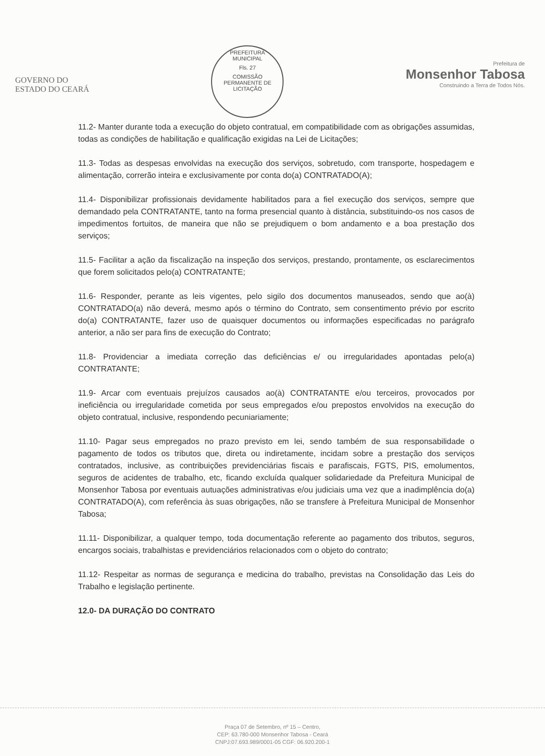GOVERNO DO
ESTADO DO CEARÁ
PREFEITURA MUNICIPAL
Fls. 27
COMISSÃO PERMANENTE DE LICITAÇÃO
Prefeitura de
Monsenhor Tabosa
Construindo a Terra de Todos Nós.
11.2- Manter durante toda a execução do objeto contratual, em compatibilidade com as obrigações assumidas, todas as condições de habilitação e qualificação exigidas na Lei de Licitações;
11.3- Todas as despesas envolvidas na execução dos serviços, sobretudo, com transporte, hospedagem e alimentação, correrão inteira e exclusivamente por conta do(a) CONTRATADO(A);
11.4- Disponibilizar profissionais devidamente habilitados para a fiel execução dos serviços, sempre que demandado pela CONTRATANTE, tanto na forma presencial quanto à distância, substituindo-os nos casos de impedimentos fortuitos, de maneira que não se prejudiquem o bom andamento e a boa prestação dos serviços;
11.5- Facilitar a ação da fiscalização na inspeção dos serviços, prestando, prontamente, os esclarecimentos que forem solicitados pelo(a) CONTRATANTE;
11.6- Responder, perante as leis vigentes, pelo sigilo dos documentos manuseados, sendo que ao(à) CONTRATADO(a) não deverá, mesmo após o término do Contrato, sem consentimento prévio por escrito do(a) CONTRATANTE, fazer uso de quaisquer documentos ou informações especificadas no parágrafo anterior, a não ser para fins de execução do Contrato;
11.8- Providenciar a imediata correção das deficiências e/ ou irregularidades apontadas pelo(a) CONTRATANTE;
11.9- Arcar com eventuais prejuízos causados ao(à) CONTRATANTE e/ou terceiros, provocados por ineficiência ou irregularidade cometida por seus empregados e/ou prepostos envolvidos na execução do objeto contratual, inclusive, respondendo pecuniariamente;
11.10- Pagar seus empregados no prazo previsto em lei, sendo também de sua responsabilidade o pagamento de todos os tributos que, direta ou indiretamente, incidam sobre a prestação dos serviços contratados, inclusive, as contribuições previdenciárias fiscais e parafiscais, FGTS, PIS, emolumentos, seguros de acidentes de trabalho, etc, ficando excluída qualquer solidariedade da Prefeitura Municipal de Monsenhor Tabosa por eventuais autuações administrativas e/ou judiciais uma vez que a inadimplência do(a) CONTRATADO(A), com referência às suas obrigações, não se transfere à Prefeitura Municipal de Monsenhor Tabosa;
11.11- Disponibilizar, a qualquer tempo, toda documentação referente ao pagamento dos tributos, seguros, encargos sociais, trabalhistas e previdenciários relacionados com o objeto do contrato;
11.12- Respeitar as normas de segurança e medicina do trabalho, previstas na Consolidação das Leis do Trabalho e legislação pertinente.
12.0- DA DURAÇÃO DO CONTRATO
Praça 07 de Setembro, nº 15 – Centro,
CEP: 63.780-000 Monsenhor Tabosa - Ceará
CNPJ:07.693.989/0001-05 CGF: 06.920.200-1